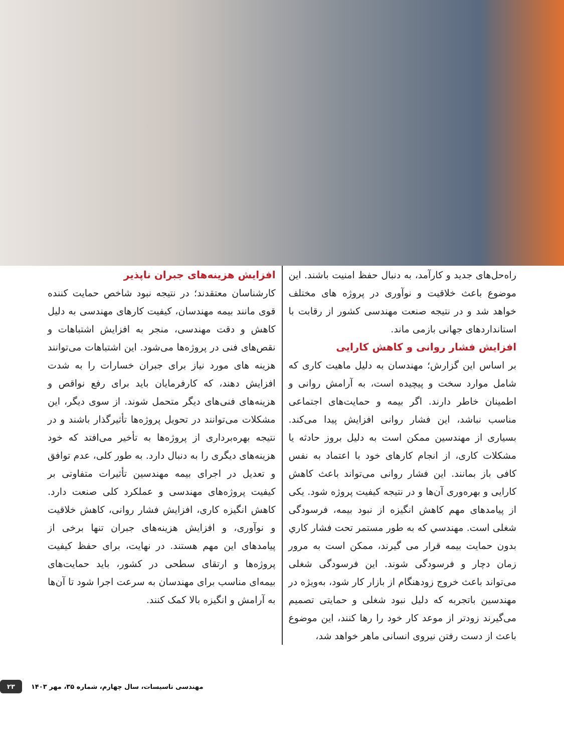راه‌حل‌های جدید و کارآمد، به دنبال حفظ امنیت باشند. این موضوع باعث خلاقیت و نوآوری در پروژه های مختلف خواهد شد و در نتیجه صنعت مهندسی کشور از رقابت با استانداردهای جهانی بازمی ماند.
افزایش فشار روانی و کاهش کارایی
بر اساس این گزارش؛ مهندسان به دلیل ماهیت کاری که شامل موارد سخت و پیچیده است، به آرامش روانی و اطمینان خاطر دارند. اگر بیمه و حمایت‌های اجتماعی مناسب نباشد، این فشار روانی افزایش پیدا می‌کند. بسیاری از مهندسین ممکن است به دلیل بروز حادثه یا مشکلات کاری، از انجام کارهای خود با اعتماد به نفس کافی باز بمانند. این فشار روانی می‌تواند باعث کاهش کارایی و بهره‌وری آن‌ها و در نتیجه کیفیت پروژه شود. یکی از پیامدهای مهم کاهش انگیزه از نبود بیمه، فرسودگی شغلی است. مهندسي که به طور مستمر تحت فشار کاري بدون حمایت بیمه قرار می گیرند، ممکن است به مرور زمان دچار و فرسودگی شوند. این فرسودگی شغلی می‌تواند باعث خروج زودهنگام از بازار کار شود، به‌ویژه در مهندسین باتجربه که دلیل نبود شغلی و حمایتی تصمیم می‌گیرند زودتر از موعد کار خود را رها کنند، این موضوع باعث از دست رفتن نیروی انسانی ماهر خواهد شد،
افزایش هزینه‌های جبران ناپذیر
کارشناسان معتقدند؛ در نتیجه نبود شاخص حمایت کننده قوی مانند بیمه مهندسان، کیفیت کارهای مهندسی به دلیل کاهش و دقت مهندسی، منجر به افزایش اشتباهات و نقص‌های فنی در پروژه‌ها می‌شود. این اشتباهات می‌توانند هزینه های مورد نیاز برای جبران خسارات را به شدت افزایش دهند، که کارفرمایان باید برای رفع نواقص و هزینه‌های فنی‌های دیگر متحمل شوند. از سوی دیگر، این مشکلات می‌توانند در تحویل پروژه‌ها تأثیرگذار باشند و در نتیجه بهره‌برداری از پروژه‌ها به تأخیر می‌افتد که خود هزینه‌های دیگری را به دنبال دارد. به طور کلی، عدم توافق و تعدیل در اجرای بیمه مهندسین تأثیرات متفاوتی بر کیفیت پروژه‌های مهندسی و عملکرد کلی صنعت دارد. کاهش انگیزه کاری، افزایش فشار روانی، کاهش خلاقیت و نوآوری، و افزایش هزینه‌های جبران تنها برخی از پیامدهای این مهم هستند. در نهایت، برای حفظ کیفیت پروژه‌ها و ارتقای سطحی در کشور، باید حمایت‌های بیمه‌ای مناسب برای مهندسان به سرعت اجرا شود تا آن‌ها به آرامش و انگیزه بالا کمک کنند.
۲۳ مهندسی تاسیسات، سال چهارم، شماره ۳۵، مهر ۱۴۰۳